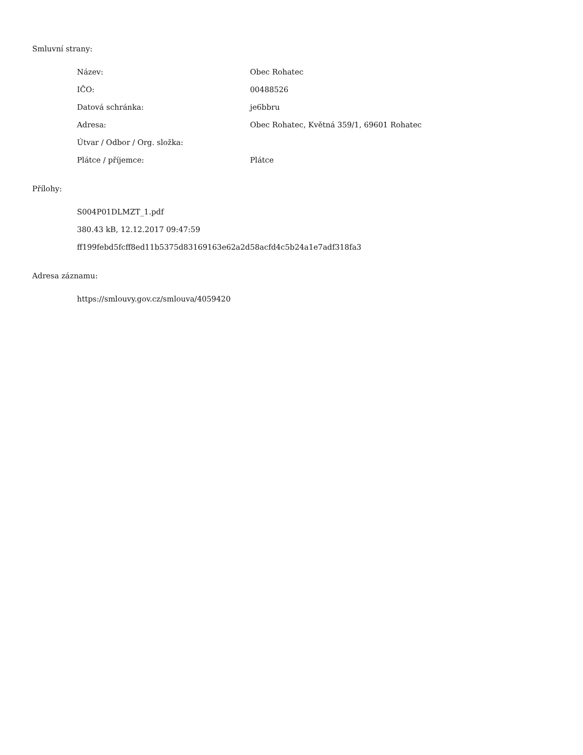Smluvní strany:
| Název: | Obec Rohatec |
| IČO: | 00488526 |
| Datová schránka: | je6bbru |
| Adresa: | Obec Rohatec, Květná 359/1, 69601 Rohatec |
| Útvar / Odbor / Org. složka: | |
| Plátce / příjemce: | Plátce |
Přílohy:
S004P01DLMZT_1.pdf
380.43 kB, 12.12.2017 09:47:59
ff199febd5fcff8ed11b5375d83169163e62a2d58acfd4c5b24a1e7adf318fa3
Adresa záznamu:
https://smlouvy.gov.cz/smlouva/4059420